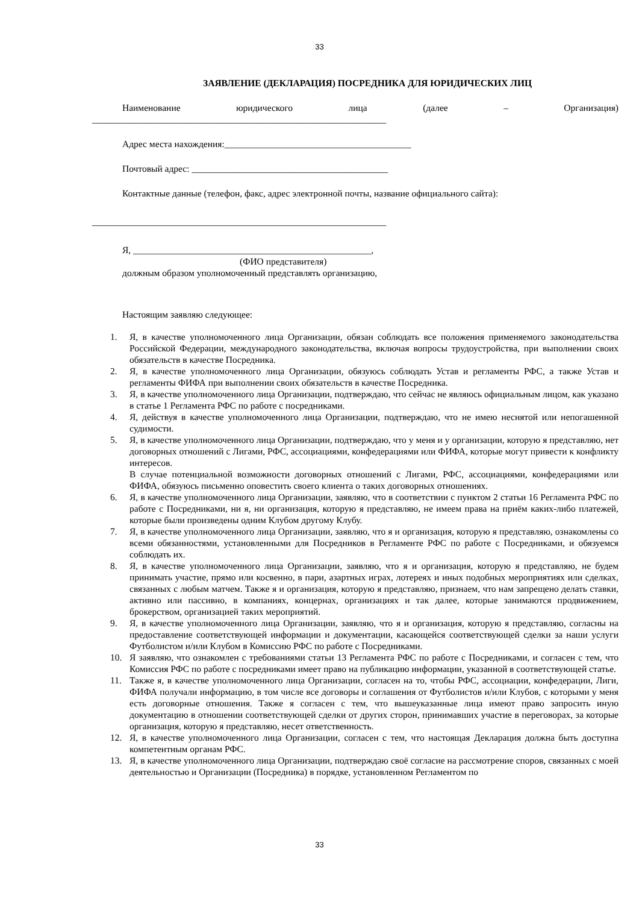33
ЗАЯВЛЕНИЕ (ДЕКЛАРАЦИЯ) ПОСРЕДНИКА ДЛЯ ЮРИДИЧЕСКИХ ЛИЦ
Наименование юридического лица (далее – Организация)
_______________________________________________________________
Адрес места нахождения:________________________________________
Почтовый адрес: __________________________________________
Контактные данные (телефон, факс, адрес электронной почты, название официального сайта):
_______________________________________________________________
Я, ___________________________________________________,
(ФИО представителя)
должным образом уполномоченный представлять организацию,
Настоящим заявляю следующее:
1. Я, в качестве уполномоченного лица Организации, обязан соблюдать все положения применяемого законодательства Российской Федерации, международного законодательства, включая вопросы трудоустройства, при выполнении своих обязательств в качестве Посредника.
2. Я, в качестве уполномоченного лица Организации, обязуюсь соблюдать Устав и регламенты РФС, а также Устав и регламенты ФИФА при выполнении своих обязательств в качестве Посредника.
3. Я, в качестве уполномоченного лица Организации, подтверждаю, что сейчас не являюсь официальным лицом, как указано в статье 1 Регламента РФС по работе с посредниками.
4. Я, действуя в качестве уполномоченного лица Организации, подтверждаю, что не имею неснятой или непогашенной судимости.
5. Я, в качестве уполномоченного лица Организации, подтверждаю, что у меня и у организации, которую я представляю, нет договорных отношений с Лигами, РФС, ассоциациями, конфедерациями или ФИФА, которые могут привести к конфликту интересов.
В случае потенциальной возможности договорных отношений с Лигами, РФС, ассоциациями, конфедерациями или ФИФА, обязуюсь письменно оповестить своего клиента о таких договорных отношениях.
6. Я, в качестве уполномоченного лица Организации, заявляю, что в соответствии с пунктом 2 статьи 16 Регламента РФС по работе с Посредниками, ни я, ни организация, которую я представляю, не имеем права на приём каких-либо платежей, которые были произведены одним Клубом другому Клубу.
7. Я, в качестве уполномоченного лица Организации, заявляю, что я и организация, которую я представляю, ознакомлены со всеми обязанностями, установленными для Посредников в Регламенте РФС по работе с Посредниками, и обязуемся соблюдать их.
8. Я, в качестве уполномоченного лица Организации, заявляю, что я и организация, которую я представляю, не будем принимать участие, прямо или косвенно, в пари, азартных играх, лотереях и иных подобных мероприятиях или сделках, связанных с любым матчем. Также я и организация, которую я представляю, признаем, что нам запрещено делать ставки, активно или пассивно, в компаниях, концернах, организациях и так далее, которые занимаются продвижением, брокерством, организацией таких мероприятий.
9. Я, в качестве уполномоченного лица Организации, заявляю, что я и организация, которую я представляю, согласны на предоставление соответствующей информации и документации, касающейся соответствующей сделки за наши услуги Футболистом и/или Клубом в Комиссию РФС по работе с Посредниками.
10. Я заявляю, что ознакомлен с требованиями статьи 13 Регламента РФС по работе с Посредниками, и согласен с тем, что Комиссия РФС по работе с посредниками имеет право на публикацию информации, указанной в соответствующей статье.
11. Также я, в качестве уполномоченного лица Организации, согласен на то, чтобы РФС, ассоциации, конфедерации, Лиги, ФИФА получали информацию, в том числе все договоры и соглашения от Футболистов и/или Клубов, с которыми у меня есть договорные отношения. Также я согласен с тем, что вышеуказанные лица имеют право запросить иную документацию в отношении соответствующей сделки от других сторон, принимавших участие в переговорах, за которые организация, которую я представляю, несет ответственность.
12. Я, в качестве уполномоченного лица Организации, согласен с тем, что настоящая Декларация должна быть доступна компетентным органам РФС.
13. Я, в качестве уполномоченного лица Организации, подтверждаю своё согласие на рассмотрение споров, связанных с моей деятельностью и Организации (Посредника) в порядке, установленном Регламентом по
33